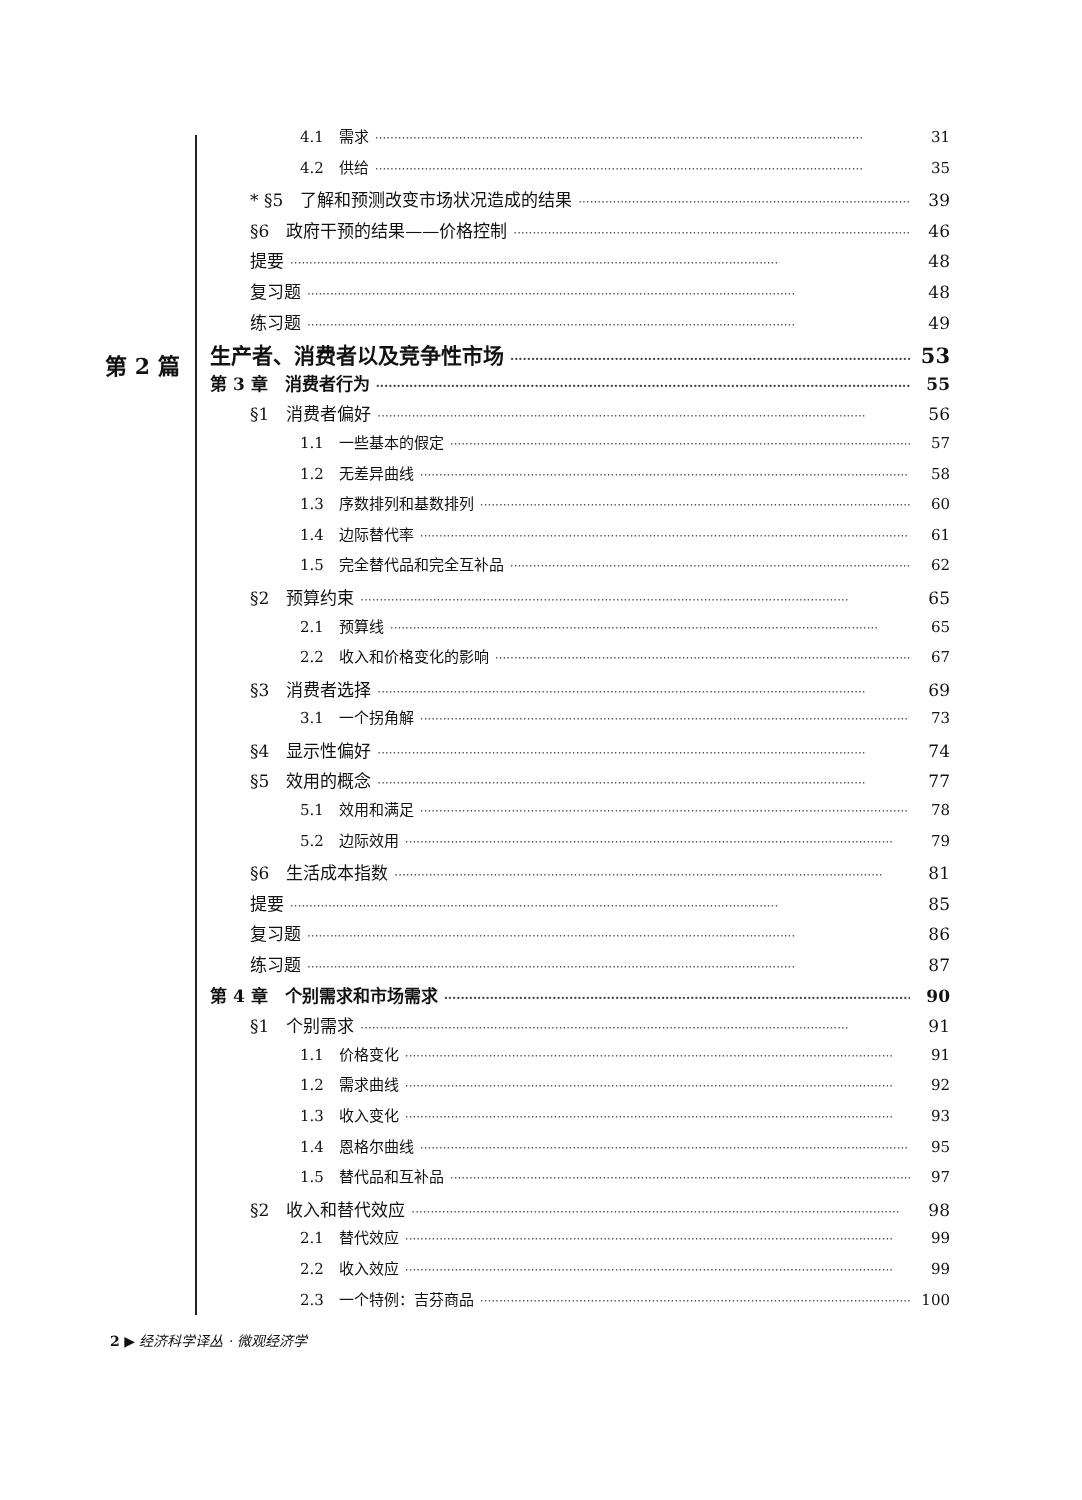第 2 篇
4.1　需求 31
4.2　供给 35
* §5　了解和预测改变市场状况造成的结果 39
§6　政府干预的结果——价格控制 46
提要 48
复习题 48
练习题 49
生产者、消费者以及竞争性市场 53
第 3 章　消费者行为 55
§1　消费者偏好 56
1.1　一些基本的假定 57
1.2　无差异曲线 58
1.3　序数排列和基数排列 60
1.4　边际替代率 61
1.5　完全替代品和完全互补品 62
§2　预算约束 65
2.1　预算线 65
2.2　收入和价格变化的影响 67
§3　消费者选择 69
3.1　一个拐角解 73
§4　显示性偏好 74
§5　效用的概念 77
5.1　效用和满足 78
5.2　边际效用 79
§6　生活成本指数 81
提要 85
复习题 86
练习题 87
第 4 章　个别需求和市场需求 90
§1　个别需求 91
1.1　价格变化 91
1.2　需求曲线 92
1.3　收入变化 93
1.4　恩格尔曲线 95
1.5　替代品和互补品 97
§2　收入和替代效应 98
2.1　替代效应 99
2.2　收入效应 99
2.3　一个特例：吉芬商品 100
2 ▶ 经济科学译丛 · 微观经济学